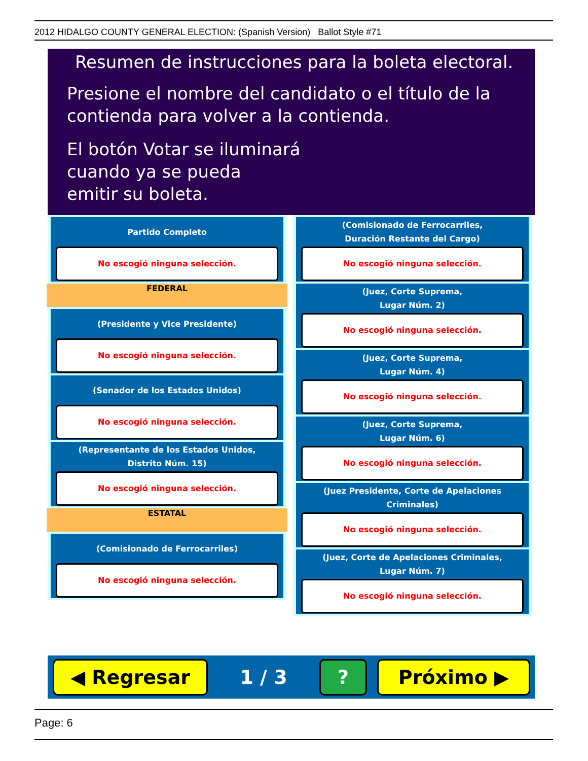2012 HIDALGO COUNTY GENERAL ELECTION: (Spanish Version) Ballot Style #71
Resumen de instrucciones para la boleta electoral.
Presione el nombre del candidato o el título de la
contienda para volver a la contienda.
El botón Votar se iluminará
cuando ya se pueda
emitir su boleta.
Partido Completo
No escogió ninguna selección.
FEDERAL
(Presidente y Vice Presidente)
No escogió ninguna selección.
(Senador de los Estados Unidos)
No escogió ninguna selección.
(Representante de los Estados Unidos,
Distrito Núm. 15)
No escogió ninguna selección.
ESTATAL
(Comisionado de Ferrocarriles)
No escogió ninguna selección.
(Comisionado de Ferrocarriles,
Duración Restante del Cargo)
No escogió ninguna selección.
(Juez, Corte Suprema,
Lugar Núm. 2)
No escogió ninguna selección.
(Juez, Corte Suprema,
Lugar Núm. 4)
No escogió ninguna selección.
(Juez, Corte Suprema,
Lugar Núm. 6)
No escogió ninguna selección.
(Juez Presidente, Corte de Apelaciones Criminales)
No escogió ninguna selección.
(Juez, Corte de Apelaciones Criminales,
Lugar Núm. 7)
No escogió ninguna selección.
◀ Regresar
1 / 3
? Próximo ▶
Page: 6